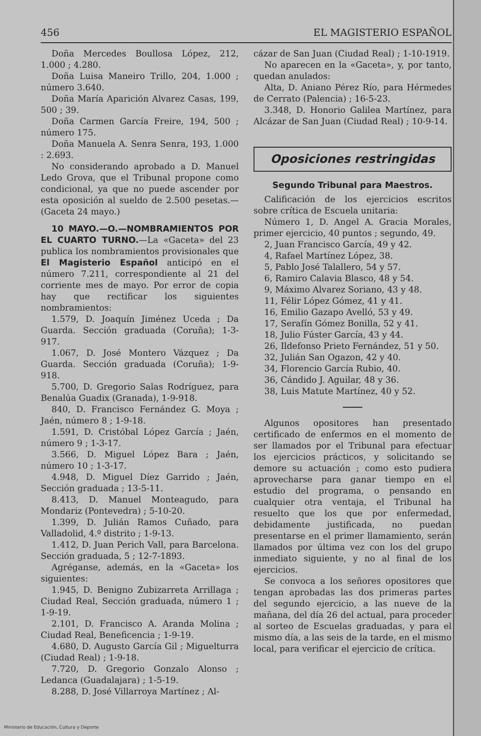456 EL MAGISTERIO ESPAÑOL
Doña Mercedes Boullosa López, 212, 1.000 ; 4.280.
Doña Luisa Maneiro Trillo, 204, 1.000 ; número 3.640.
Doña María Aparición Alvarez Casas, 199, 500 ; 39.
Doña Carmen García Freire, 194, 500 ; número 175.
Doña Manuela A. Senra Senra, 193, 1.000 : 2.693.
No considerando aprobado a D. Manuel Ledo Grova, que el Tribunal propone como condicional, ya que no puede ascender por esta oposición al sueldo de 2.500 pesetas.—(Gaceta 24 mayo.)
10 MAYO.—O.—NOMBRAMIENTOS POR EL CUARTO TURNO.—La «Gaceta» del 23 publica los nombramientos provisionales que El Magisterio Español anticipó en el número 7.211, correspondiente al 21 del corriente mes de mayo. Por error de copia hay que rectificar los siguientes nombramientos:
1.579, D. Joaquín Jiménez Uceda ; Da Guarda. Sección graduada (Coruña); 1-3-917.
1.067, D. José Montero Vázquez ; Da Guarda. Sección graduada (Coruña); 1-9-918.
5.700, D. Gregorio Salas Rodríguez, para Benalúa Guadix (Granada), 1-9-918.
840, D. Francisco Fernández G. Moya ; Jaén, número 8 ; 1-9-18.
1.591, D. Cristóbal López García ; Jaén, número 9 ; 1-3-17.
3.566, D. Miguel López Bara ; Jaén, número 10 ; 1-3-17.
4.948, D. Miguel Díez Garrido ; Jaén, Sección graduada ; 13-5-11.
8.413, D. Manuel Monteagudo, para Mondariz (Pontevedra) ; 5-10-20.
1.399, D. Julián Ramos Cuñado, para Valladolid, 4.º distrito ; 1-9-13.
1.412, D. Juan Perich Vall, para Barcelona. Sección graduada, 5 ; 12-7-1893.
Agréganse, además, en la «Gaceta» los siguientes:
1.945, D. Benigno Zubizarreta Arrillaga ; Ciudad Real, Sección graduada, número 1 ; 1-9-19.
2.101, D. Francisco A. Aranda Molina ; Ciudad Real, Beneficencia ; 1-9-19.
4.680, D. Augusto García Gil ; Miguelturra (Ciudad Real) ; 1-9-18.
7.720, D. Gregorio Gonzalo Alonso ; Ledanca (Guadalajara) ; 1-5-19.
8.288, D. José Villarroya Martínez ; Al-
cázar de San Juan (Ciudad Real) ; 1-10-1919.
No aparecen en la «Gaceta», y, por tanto, quedan anulados:
Alta, D. Aniano Pérez Río, para Hérmedes de Cerrato (Palencia) ; 16-5-23.
3.348, D. Honorio Galilea Martínez, para Alcázar de San Juan (Ciudad Real) ; 10-9-14.
Oposiciones restringidas
Segundo Tribunal para Maestros.
Calificación de los ejercicios escritos sobre crítica de Escuela unitaria:
Número 1, D. Angel A. Gracia Morales, primer ejercicio, 40 puntos ; segundo, 49.
2, Juan Francisco García, 49 y 42.
4, Rafael Martínez López, 38.
5, Pablo José Talallero, 54 y 57.
6, Ramiro Calavia Blasco, 48 y 54.
9, Máximo Alvarez Soriano, 43 y 48.
11, Félir López Gómez, 41 y 41.
16, Emilio Gazapo Avelló, 53 y 49.
17, Serafín Gómez Bonilla, 52 y 41.
18, Julio Fúster García, 43 y 44.
26, Ildefonso Prieto Fernández, 51 y 50.
32, Julián San Ogazon, 42 y 40.
34, Florencio García Rubio, 40.
36, Cándido J. Aguilar, 48 y 36.
38, Luis Matute Martínez, 40 y 52.
Algunos opositores han presentado certificado de enfermos en el momento de ser llamados por el Tribunal para efectuar los ejercicios prácticos, y solicitando se demore su actuación ; como esto pudiera aprovecharse para ganar tiempo en el estudio del programa, o pensando en cualquier otra ventaja, el Tribunal ha resuelto que los que por enfermedad, debidamente justificada, no puedan presentarse en el primer llamamiento, serán llamados por última vez con los del grupo inmediato siguiente, y no al final de los ejercicios.
Se convoca a los señores opositores que tengan aprobadas las dos primeras partes del segundo ejercicio, a las nueve de la mañana, del día 26 del actual, para proceder al sorteo de Escuelas graduadas, y para el mismo día, a las seis de la tarde, en el mismo local, para verificar el ejercicio de crítica.
Ministerio de Educación, Cultura y Deporte